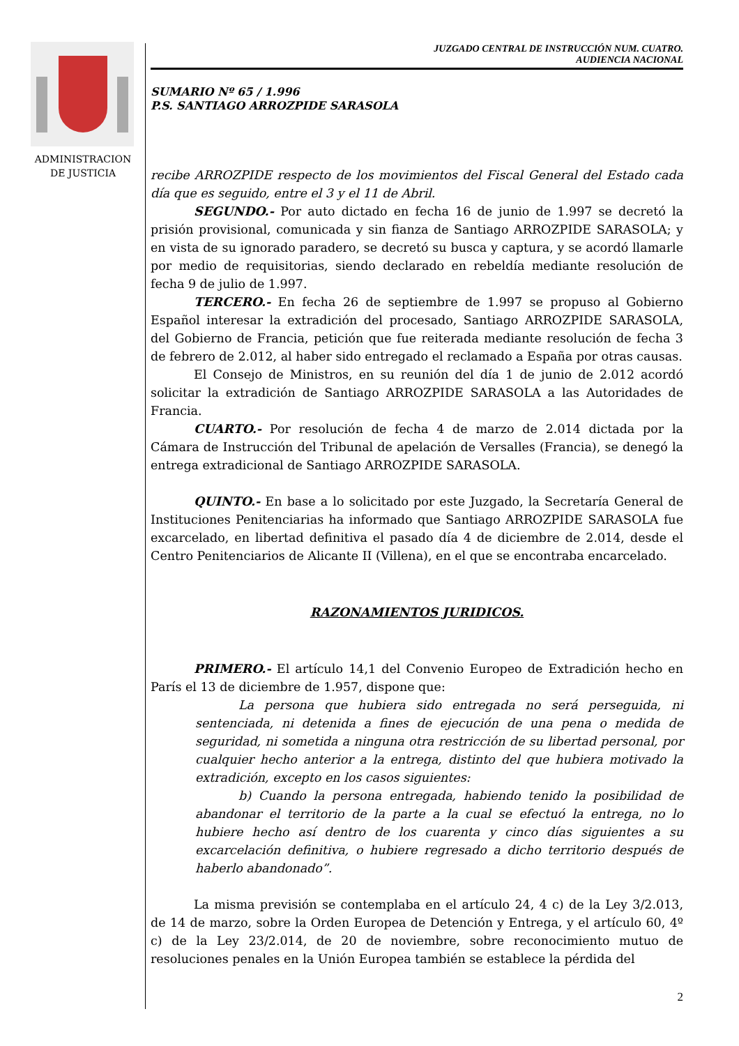ADMINISTRACION
DE JUSTICIA
JUZGADO CENTRAL DE INSTRUCCIÓN NUM. CUATRO.
AUDIENCIA NACIONAL
SUMARIO Nº 65 / 1.996
P.S. SANTIAGO ARROZPIDE SARASOLA
recibe ARROZPIDE respecto de los movimientos del Fiscal General del Estado cada día que es seguido, entre el 3 y el 11 de Abril.
SEGUNDO.- Por auto dictado en fecha 16 de junio de 1.997 se decretó la prisión provisional, comunicada y sin fianza de Santiago ARROZPIDE SARASOLA; y en vista de su ignorado paradero, se decretó su busca y captura, y se acordó llamarle por medio de requisitorias, siendo declarado en rebeldía mediante resolución de fecha 9 de julio de 1.997.
TERCERO.- En fecha 26 de septiembre de 1.997 se propuso al Gobierno Español interesar la extradición del procesado, Santiago ARROZPIDE SARASOLA, del Gobierno de Francia, petición que fue reiterada mediante resolución de fecha 3 de febrero de 2.012, al haber sido entregado el reclamado a España por otras causas.
El Consejo de Ministros, en su reunión del día 1 de junio de 2.012 acordó solicitar la extradición de Santiago ARROZPIDE SARASOLA a las Autoridades de Francia.
CUARTO.- Por resolución de fecha 4 de marzo de 2.014 dictada por la Cámara de Instrucción del Tribunal de apelación de Versalles (Francia), se denegó la entrega extradicional de Santiago ARROZPIDE SARASOLA.
QUINTO.- En base a lo solicitado por este Juzgado, la Secretaría General de Instituciones Penitenciarias ha informado que Santiago ARROZPIDE SARASOLA fue excarcelado, en libertad definitiva el pasado día 4 de diciembre de 2.014, desde el Centro Penitenciarios de Alicante II (Villena), en el que se encontraba encarcelado.
RAZONAMIENTOS JURIDICOS.
PRIMERO.- El artículo 14,1 del Convenio Europeo de Extradición hecho en París el 13 de diciembre de 1.957, dispone que:
La persona que hubiera sido entregada no será perseguida, ni sentenciada, ni detenida a fines de ejecución de una pena o medida de seguridad, ni sometida a ninguna otra restricción de su libertad personal, por cualquier hecho anterior a la entrega, distinto del que hubiera motivado la extradición, excepto en los casos siguientes:
b) Cuando la persona entregada, habiendo tenido la posibilidad de abandonar el territorio de la parte a la cual se efectuó la entrega, no lo hubiere hecho así dentro de los cuarenta y cinco días siguientes a su excarcelación definitiva, o hubiere regresado a dicho territorio después de haberlo abandonado”.
La misma previsión se contemplaba en el artículo 24, 4 c) de la Ley 3/2.013, de 14 de marzo, sobre la Orden Europea de Detención y Entrega, y el artículo 60, 4º c) de la Ley 23/2.014, de 20 de noviembre, sobre reconocimiento mutuo de resoluciones penales en la Unión Europea también se establece la pérdida del
2